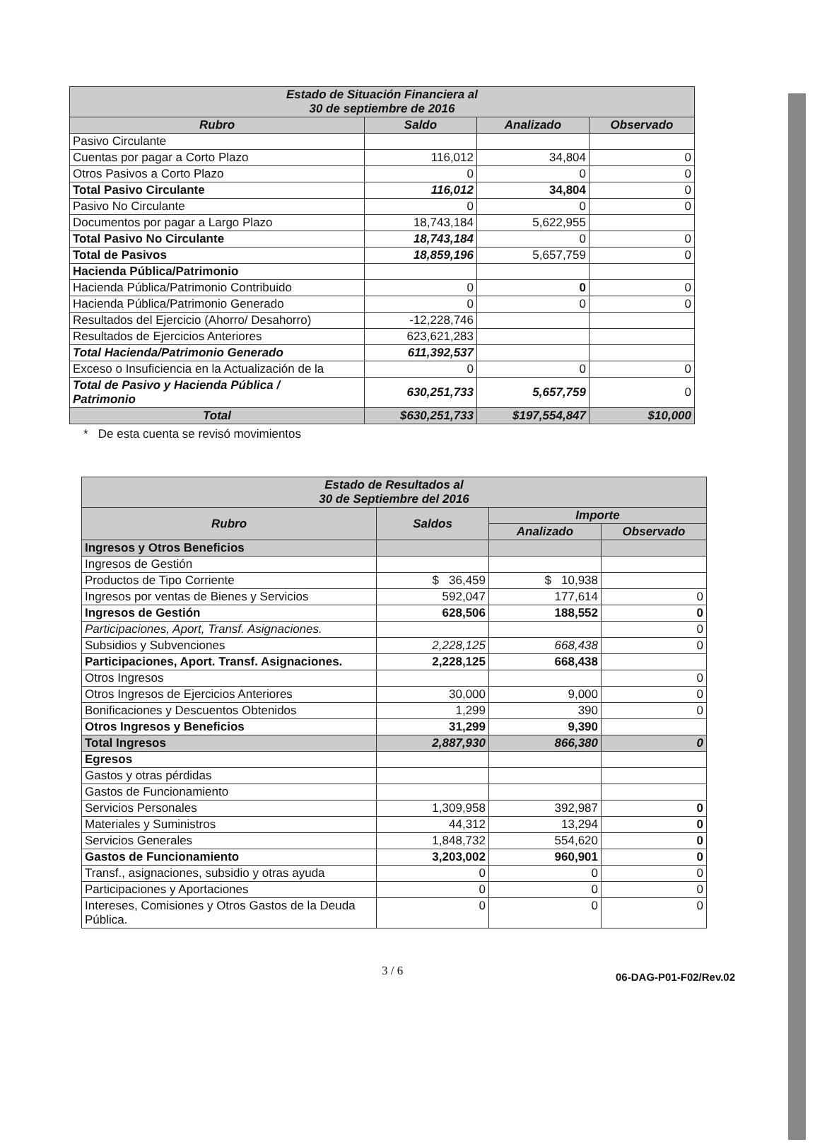| Estado de Situación Financiera al 30 de septiembre de 2016 | | | |
| --- | --- | --- | --- |
| Rubro | Saldo | Analizado | Observado |
| Pasivo Circulante | | | |
| Cuentas por pagar a Corto Plazo | 116,012 | 34,804 | 0 |
| Otros Pasivos a Corto Plazo | 0 | 0 | 0 |
| Total Pasivo Circulante | 116,012 | 34,804 | 0 |
| Pasivo No Circulante | 0 | 0 | 0 |
| Documentos por pagar a Largo Plazo | 18,743,184 | 5,622,955 | |
| Total Pasivo No Circulante | 18,743,184 | 0 | 0 |
| Total de Pasivos | 18,859,196 | 5,657,759 | 0 |
| Hacienda Pública/Patrimonio | | | |
| Hacienda Pública/Patrimonio Contribuido | 0 | 0 | 0 |
| Hacienda Pública/Patrimonio Generado | 0 | 0 | 0 |
| Resultados del Ejercicio (Ahorro/ Desahorro) | -12,228,746 | | |
| Resultados de Ejercicios Anteriores | 623,621,283 | | |
| Total Hacienda/Patrimonio Generado | 611,392,537 | | |
| Exceso o Insuficiencia en la Actualización de la | 0 | 0 | 0 |
| Total de Pasivo y Hacienda Pública / Patrimonio | 630,251,733 | 5,657,759 | 0 |
| Total | $630,251,733 | $197,554,847 | $10,000 |
* De esta cuenta se revisó movimientos
| Estado de Resultados al 30 de Septiembre del 2016 | | | |
| --- | --- | --- | --- |
| Rubro | Saldos | Importe | |
| | | Analizado | Observado |
| Ingresos y Otros Beneficios | | | |
| Ingresos de Gestión | | | |
| Productos de Tipo Corriente | $ 36,459 | $ 10,938 | |
| Ingresos por ventas de Bienes y Servicios | 592,047 | 177,614 | 0 |
| Ingresos de Gestión | 628,506 | 188,552 | 0 |
| Participaciones, Aport, Transf. Asignaciones. | | | 0 |
| Subsidios y Subvenciones | 2,228,125 | 668,438 | 0 |
| Participaciones, Aport. Transf. Asignaciones. | 2,228,125 | 668,438 | |
| Otros Ingresos | | | 0 |
| Otros Ingresos de Ejercicios Anteriores | 30,000 | 9,000 | 0 |
| Bonificaciones y Descuentos Obtenidos | 1,299 | 390 | 0 |
| Otros Ingresos y Beneficios | 31,299 | 9,390 | |
| Total Ingresos | 2,887,930 | 866,380 | 0 |
| Egresos | | | |
| Gastos y otras pérdidas | | | |
| Gastos de Funcionamiento | | | |
| Servicios Personales | 1,309,958 | 392,987 | 0 |
| Materiales y Suministros | 44,312 | 13,294 | 0 |
| Servicios Generales | 1,848,732 | 554,620 | 0 |
| Gastos de Funcionamiento | 3,203,002 | 960,901 | 0 |
| Transf., asignaciones, subsidio y otras ayuda | 0 | 0 | 0 |
| Participaciones y Aportaciones | 0 | 0 | 0 |
| Intereses, Comisiones y Otros Gastos de la Deuda Pública. | 0 | 0 | 0 |
3 / 6 06-DAG-P01-F02/Rev.02